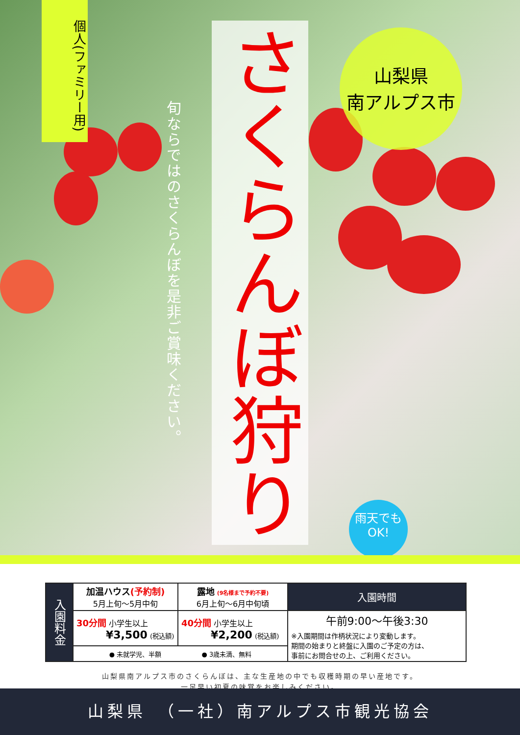個人(ファミリー用)
旬ならではのさくらんぼを是非ご賞味ください。
さくらんぼ狩り
山梨県
南アルプス市
雨天でも
OK!
| 入園料金 | 加温ハウス (予約制) 5月上旬～5月中旬 | 露地 (9名様まで予約不要) 6月上旬～6月中旬頃 | 入園時間 |
| | 30分間 小学生以上 ¥3,500 (税込額) | 40分間 小学生以上 ¥2,200 (税込額) | 午前9:00～午後3:30 ※入園期間は作柄状況により変動します。 期間の始まりと終盤に入園のご予定の方は、 事前にお問合せの上、ご利用ください。 |
| | ● 未就学児、半額 ● 3歳未満、無料 | | |
山梨県南アルプス市のさくらんぼは、主な生産地の中でも収穫時期の早い産地です。
一足早い初夏の味覚をお楽しみください。
山梨県　（一社）南アルプス市観光協会